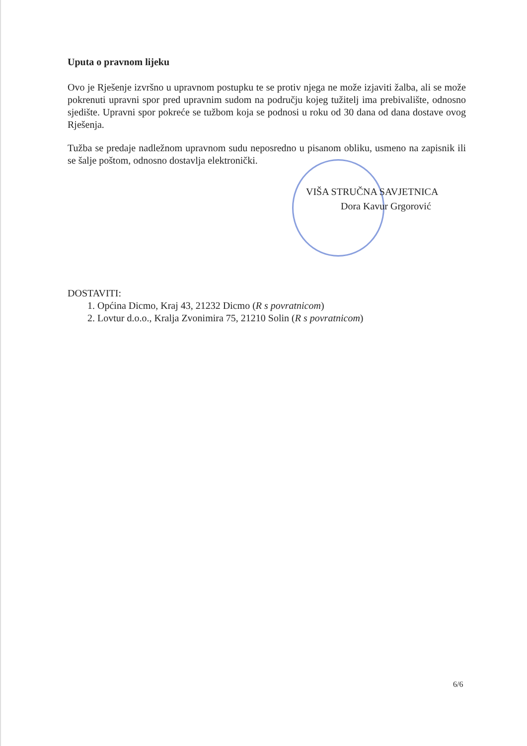Uputa o pravnom lijeku
Ovo je Rješenje izvršno u upravnom postupku te se protiv njega ne može izjaviti žalba, ali se može pokrenuti upravni spor pred upravnim sudom na području kojeg tužitelj ima prebivalište, odnosno sjedište. Upravni spor pokreće se tužbom koja se podnosi u roku od 30 dana od dana dostave ovog Rješenja.
Tužba se predaje nadležnom upravnom sudu neposredno u pisanom obliku, usmeno na zapisnik ili se šalje poštom, odnosno dostavlja elektronički.
VIŠA STRUČNA SAVJETNICA
Dora Kavur Grgorović
DOSTAVITI:
1. Općina Dicmo, Kraj 43, 21232 Dicmo (R s povratnicom)
2. Lovtur d.o.o., Kralja Zvonimira 75, 21210 Solin (R s povratnicom)
6/6